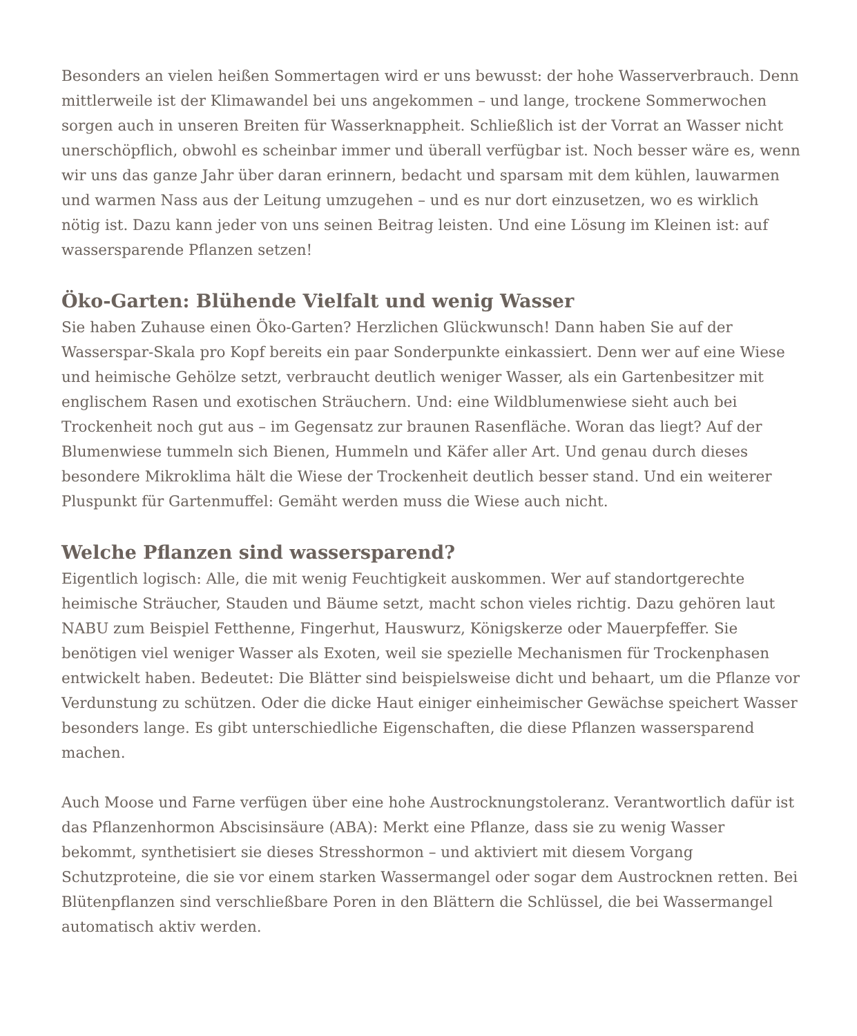Besonders an vielen heißen Sommertagen wird er uns bewusst: der hohe Wasserverbrauch. Denn mittlerweile ist der Klimawandel bei uns angekommen – und lange, trockene Sommerwochen sorgen auch in unseren Breiten für Wasserknappheit. Schließlich ist der Vorrat an Wasser nicht unerschöpflich, obwohl es scheinbar immer und überall verfügbar ist. Noch besser wäre es, wenn wir uns das ganze Jahr über daran erinnern, bedacht und sparsam mit dem kühlen, lauwarmen und warmen Nass aus der Leitung umzugehen – und es nur dort einzusetzen, wo es wirklich nötig ist. Dazu kann jeder von uns seinen Beitrag leisten. Und eine Lösung im Kleinen ist: auf wassersparende Pflanzen setzen!
Öko-Garten: Blühende Vielfalt und wenig Wasser
Sie haben Zuhause einen Öko-Garten? Herzlichen Glückwunsch! Dann haben Sie auf der Wasserspar-Skala pro Kopf bereits ein paar Sonderpunkte einkassiert. Denn wer auf eine Wiese und heimische Gehölze setzt, verbraucht deutlich weniger Wasser, als ein Gartenbesitzer mit englischem Rasen und exotischen Sträuchern. Und: eine Wildblumenwiese sieht auch bei Trockenheit noch gut aus – im Gegensatz zur braunen Rasenfläche. Woran das liegt? Auf der Blumenwiese tummeln sich Bienen, Hummeln und Käfer aller Art. Und genau durch dieses besondere Mikroklima hält die Wiese der Trockenheit deutlich besser stand. Und ein weiterer Pluspunkt für Gartenmuffel: Gemäht werden muss die Wiese auch nicht.
Welche Pflanzen sind wassersparend?
Eigentlich logisch: Alle, die mit wenig Feuchtigkeit auskommen. Wer auf standortgerechte heimische Sträucher, Stauden und Bäume setzt, macht schon vieles richtig. Dazu gehören laut NABU zum Beispiel Fetthenne, Fingerhut, Hauswurz, Königskerze oder Mauerpfeffer. Sie benötigen viel weniger Wasser als Exoten, weil sie spezielle Mechanismen für Trockenphasen entwickelt haben. Bedeutet: Die Blätter sind beispielsweise dicht und behaart, um die Pflanze vor Verdunstung zu schützen. Oder die dicke Haut einiger einheimischer Gewächse speichert Wasser besonders lange. Es gibt unterschiedliche Eigenschaften, die diese Pflanzen wassersparend machen.
Auch Moose und Farne verfügen über eine hohe Austrocknungstoleranz. Verantwortlich dafür ist das Pflanzenhormon Abscisinsäure (ABA): Merkt eine Pflanze, dass sie zu wenig Wasser bekommt, synthetisiert sie dieses Stresshormon – und aktiviert mit diesem Vorgang Schutzproteine, die sie vor einem starken Wassermangel oder sogar dem Austrocknen retten. Bei Blütenpflanzen sind verschließbare Poren in den Blättern die Schlüssel, die bei Wassermangel automatisch aktiv werden.